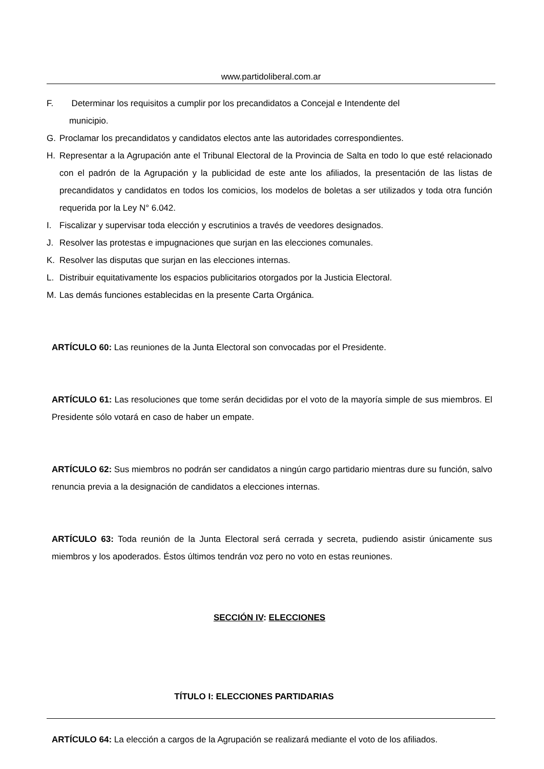www.partidoliberal.com.ar
F. Determinar los requisitos a cumplir por los precandidatos a Concejal e Intendente del
municipio.
G. Proclamar los precandidatos y candidatos electos ante las autoridades correspondientes.
H. Representar a la Agrupación ante el Tribunal Electoral de la Provincia de Salta en todo lo que esté relacionado con el padrón de la Agrupación y la publicidad de este ante los afiliados, la presentación de las listas de precandidatos y candidatos en todos los comicios, los modelos de boletas a ser utilizados y toda otra función requerida por la Ley N° 6.042.
I. Fiscalizar y supervisar toda elección y escrutinios a través de veedores designados.
J. Resolver las protestas e impugnaciones que surjan en las elecciones comunales.
K. Resolver las disputas que surjan en las elecciones internas.
L. Distribuir equitativamente los espacios publicitarios otorgados por la Justicia Electoral.
M. Las demás funciones establecidas en la presente Carta Orgánica.
ARTÍCULO 60: Las reuniones de la Junta Electoral son convocadas por el Presidente.
ARTÍCULO 61: Las resoluciones que tome serán decididas por el voto de la mayoría simple de sus miembros. El Presidente sólo votará en caso de haber un empate.
ARTÍCULO 62: Sus miembros no podrán ser candidatos a ningún cargo partidario mientras dure su función, salvo renuncia previa a la designación de candidatos a elecciones internas.
ARTÍCULO 63: Toda reunión de la Junta Electoral será cerrada y secreta, pudiendo asistir únicamente sus miembros y los apoderados. Éstos últimos tendrán voz pero no voto en estas reuniones.
SECCIÓN IV: ELECCIONES
TÍTULO I: ELECCIONES PARTIDARIAS
ARTÍCULO 64: La elección a cargos de la Agrupación se realizará mediante el voto de los afiliados.